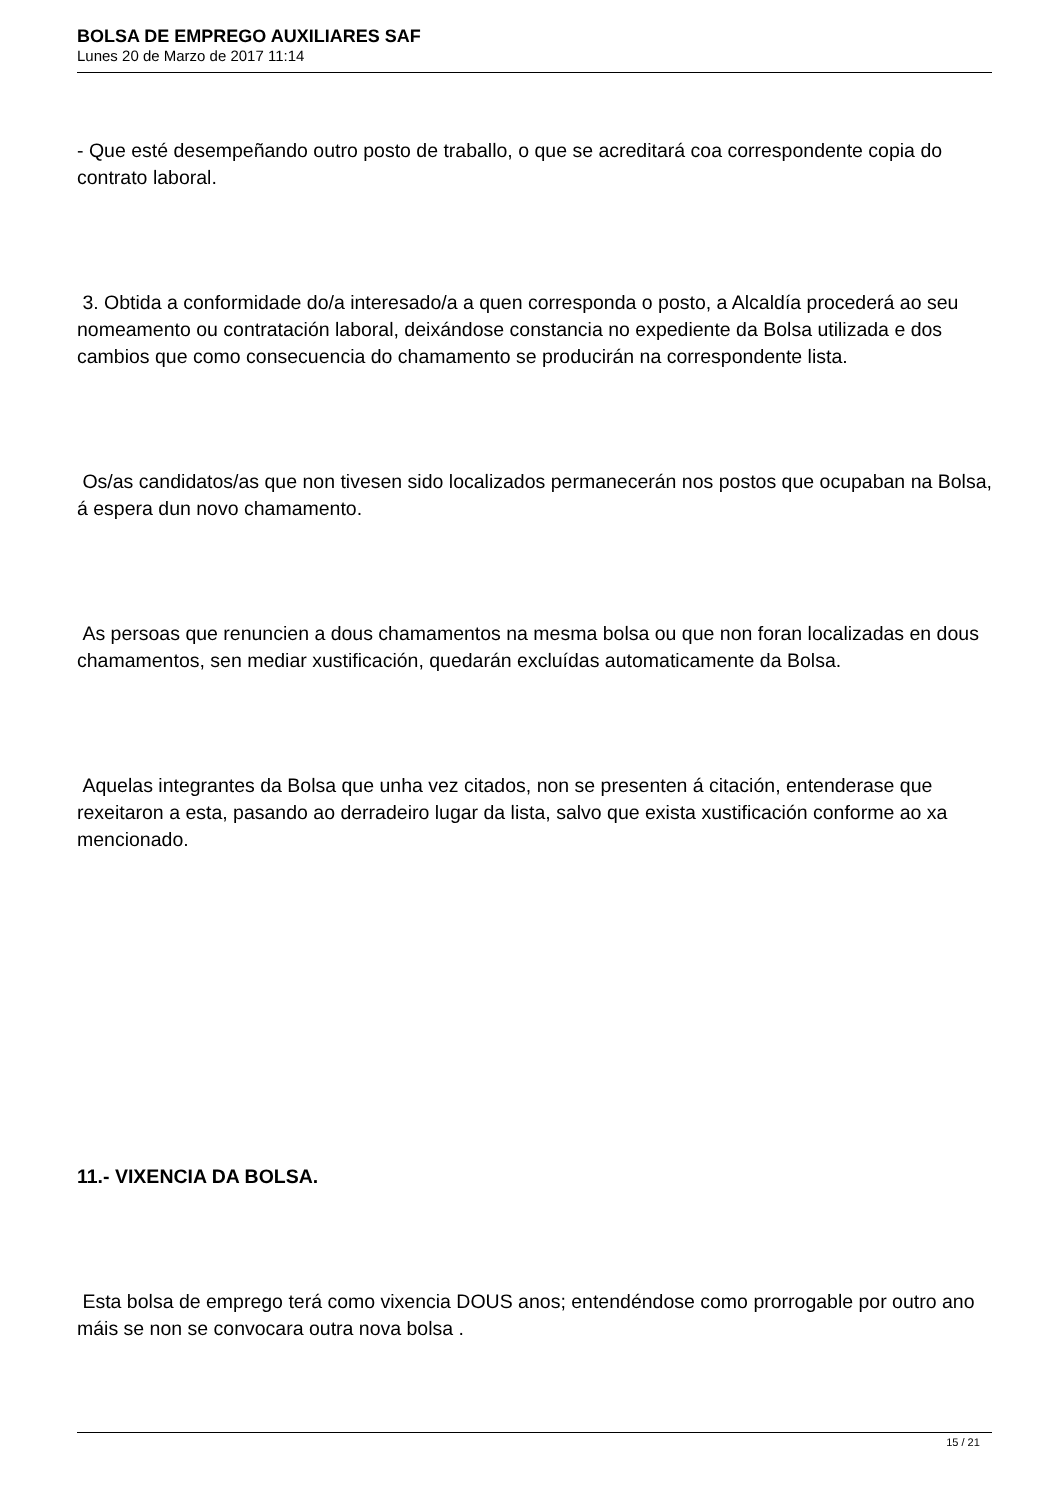BOLSA DE EMPREGO AUXILIARES SAF
Lunes 20 de Marzo de 2017 11:14
- Que esté desempeñando outro posto de traballo, o que se acreditará coa correspondente copia do contrato laboral.
3. Obtida a conformidade do/a interesado/a a quen corresponda o posto, a Alcaldía procederá ao seu nomeamento ou contratación laboral, deixándose constancia no expediente da Bolsa utilizada e dos cambios que como consecuencia do chamamento se producirán na correspondente lista.
Os/as candidatos/as que non tivesen sido localizados permanecerán nos postos que ocupaban na Bolsa, á espera dun novo chamamento.
As persoas que renuncien a dous chamamentos na mesma bolsa ou que non foran localizadas en dous chamamentos, sen mediar xustificación, quedarán excluídas automaticamente da Bolsa.
Aquelas integrantes da Bolsa que unha vez citados, non se presenten á citación, entenderase que rexeitaron a esta, pasando ao derradeiro lugar da lista, salvo que exista xustificación conforme ao xa mencionado.
11.- VIXENCIA DA BOLSA.
Esta bolsa de emprego terá como vixencia DOUS anos; entendéndose como prorrogable por outro ano máis se non se convocara outra nova bolsa .
15 / 21